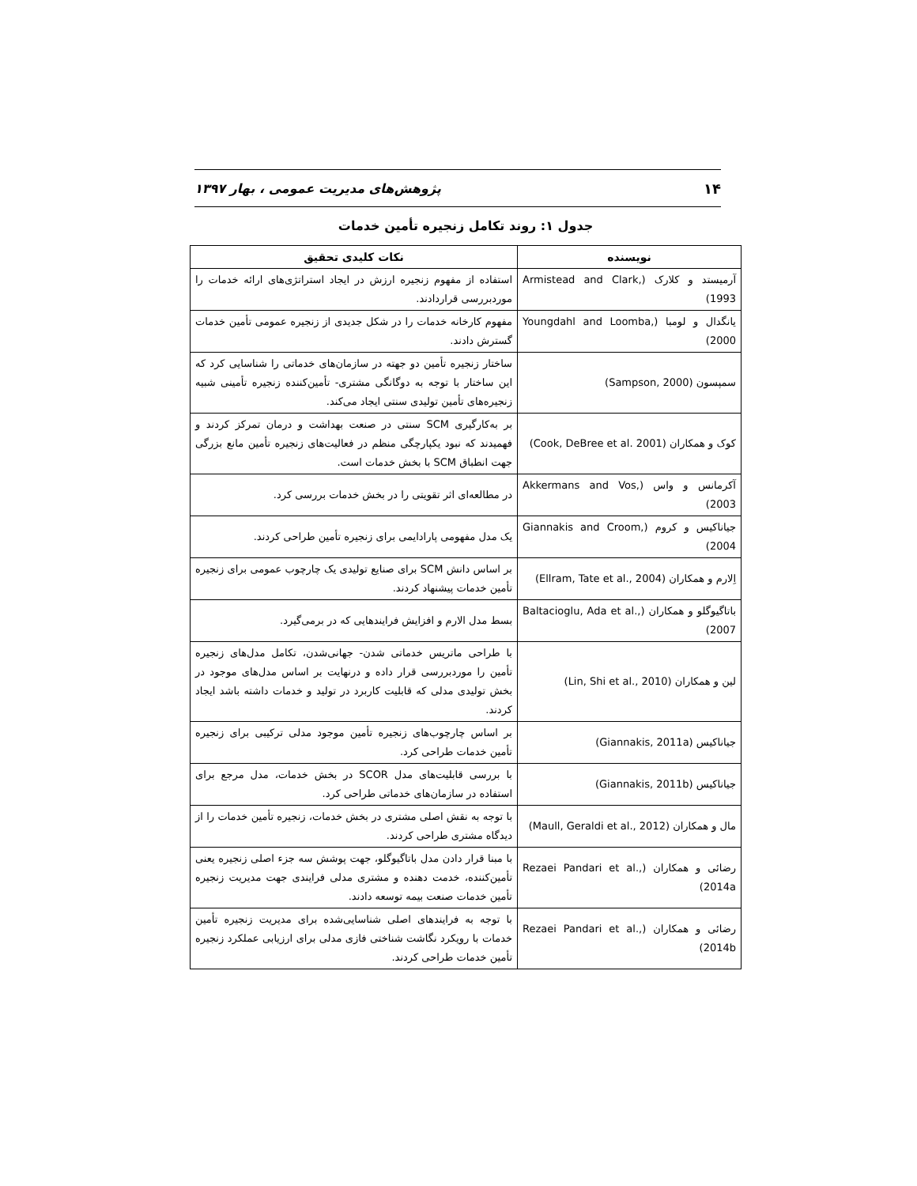۱۴ پژوهش‌های مدیریت عمومی ، بهار ۱۳۹۷
جدول ۱: روند تکامل زنجیره تأمین خدمات
| نویسنده | نکات کلیدی تحقیق |
| --- | --- |
| آرمیستد و کلارک (Armistead and Clark, 1993) | استفاده از مفهوم زنجیره ارزش در ایجاد استراتژی‌های ارائه خدمات را موردبررسی قراردادند. |
| یانگدال و لومبا (Youngdahl and Loomba, 2000) | مفهوم کارخانه خدمات را در شکل جدیدی از زنجیره عمومی تأمین خدمات گسترش دادند. |
| سمپسون (Sampson, 2000) | ساختار زنجیره تأمین دو جهته در سازمان‌های خدماتی را شناسایی کرد که این ساختار با توجه به دوگانگی مشتری- تأمین‌کننده زنجیره تأمینی شبیه زنجیره‌های تأمین تولیدی سنتی ایجاد می‌کند. |
| کوک و همکاران (Cook, DeBree et al. 2001) | بر به‌کارگیری SCM سنتی در صنعت بهداشت و درمان تمرکز کردند و فهمیدند که نبود یکپارچگی منظم در فعالیت‌های زنجیره تأمین مانع بزرگی جهت انطباق SCM با بخش خدمات است. |
| آکرمانس و واس (Akkermans and Vos, 2003) | در مطالعه‌ای اثر تقویتی را در بخش خدمات بررسی کرد. |
| جیاناکیس و کروم (Giannakis and Croom, 2004) | یک مدل مفهومی پارادایمی برای زنجیره تأمین طراحی کردند. |
| اِلارم و همکاران (Ellram, Tate et al., 2004) | بر اساس دانش SCM برای صنایع تولیدی یک چارچوب عمومی برای زنجیره تأمین خدمات پیشنهاد کردند. |
| باتاگیوگلو و همکاران (Baltacioglu, Ada et al., 2007) | بسط مدل الارم و افزایش فرایندهایی که در برمی‌گیرد. |
| لین و همکاران (Lin, Shi et al., 2010) | با طراحی ماتریس خدماتی شدن- جهانی‌شدن، تکامل مدل‌های زنجیره تأمین را موردبررسی قرار داده و درنهایت بر اساس مدل‌های موجود در بخش تولیدی مدلی که قابلیت کاربرد در تولید و خدمات داشته باشد ایجاد کردند. |
| جیاناکیس (Giannakis, 2011a) | بر اساس چارچوب‌های زنجیره تأمین موجود مدلی ترکیبی برای زنجیره تأمین خدمات طراحی کرد. |
| جیاناکیس (Giannakis, 2011b) | با بررسی قابلیت‌های مدل SCOR در بخش خدمات، مدل مرجع برای استفاده در سازمان‌های خدماتی طراحی کرد. |
| مال و همکاران (Maull, Geraldi et al., 2012) | با توجه به نقش اصلی مشتری در بخش خدمات، زنجیره تأمین خدمات را از دیدگاه مشتری طراحی کردند. |
| رضائی و همکاران (Rezaei Pandari et al., 2014a) | با مبنا قرار دادن مدل باتاگیوگلو، جهت پوشش سه جزء اصلی زنجیره یعنی تأمین‌کننده، خدمت دهنده و مشتری مدلی فرایندی جهت مدیریت زنجیره تأمین خدمات صنعت بیمه توسعه دادند. |
| رضائی و همکاران (Rezaei Pandari et al., 2014b) | با توجه به فرایندهای اصلی شناسایی‌شده برای مدیریت زنجیره تأمین خدمات با رویکرد نگاشت شناختی فازی مدلی برای ارزیابی عملکرد زنجیره تأمین خدمات طراحی کردند. |